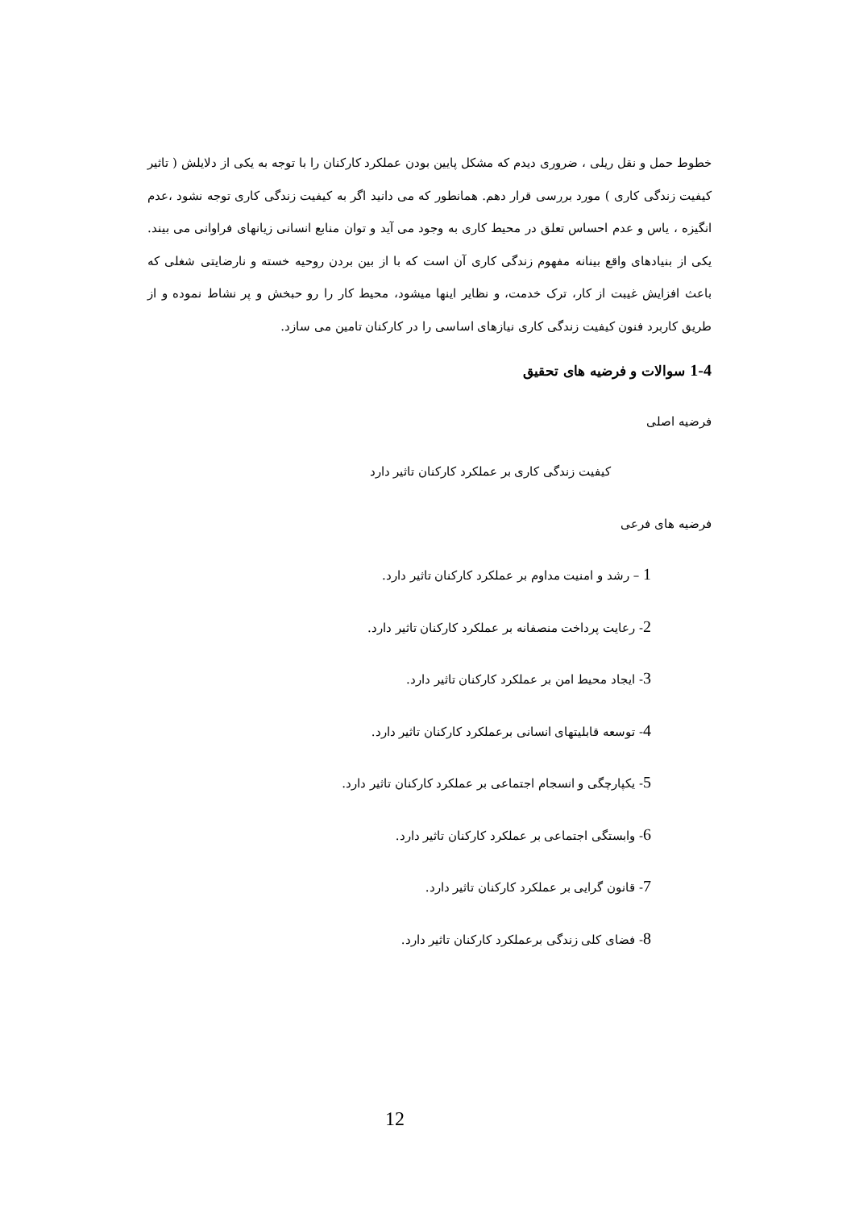خطوط حمل و نقل ریلی ، ضروری دیدم که مشکل پایین بودن عملکرد کارکنان را با توجه به یکی از دلایلش ( تاثیر کیفیت زندگی کاری ) مورد بررسی قرار دهم. همانطور که می دانید اگر به کیفیت زندگی کاری توجه نشود ،عدم انگیزه ، یاس و عدم احساس تعلق در محیط کاری به وجود می آید و توان منابع انسانی زیانهای فراوانی می بیند. یکی از بنیادهای واقع بینانه مفهوم زندگی کاری آن است که با از بین بردن روحیه خسته و نارضایتی شغلی که باعث افزایش غیبت از کار، ترک خدمت، و نظایر اینها میشود، محیط کار را رو حبخش و پر نشاط نموده و از طریق کاربرد فنون کیفیت زندگی کاری نیازهای اساسی را در کارکنان تامین می سازد.
1-4 سوالات و فرضیه های تحقیق
فرضیه اصلی
کیفیت زندگی کاری بر عملکرد کارکنان تاثیر دارد
فرضیه های فرعی
1 – رشد و امنیت مداوم بر عملکرد کارکنان تاثیر دارد.
2- رعایت پرداخت منصفانه بر عملکرد کارکنان تاثیر دارد.
3- ایجاد محیط امن بر عملکرد کارکنان تاثیر دارد.
4- توسعه قابلیتهای انسانی برعملکرد کارکنان تاثیر دارد.
5- یکپارچگی و انسجام اجتماعی بر عملکرد کارکنان تاثیر دارد.
6- وابستگی اجتماعی بر عملکرد کارکنان تاثیر دارد.
7- قانون گرایی بر عملکرد کارکنان تاثیر دارد.
8- فضای کلی زندگی برعملکرد کارکنان تاثیر دارد.
12